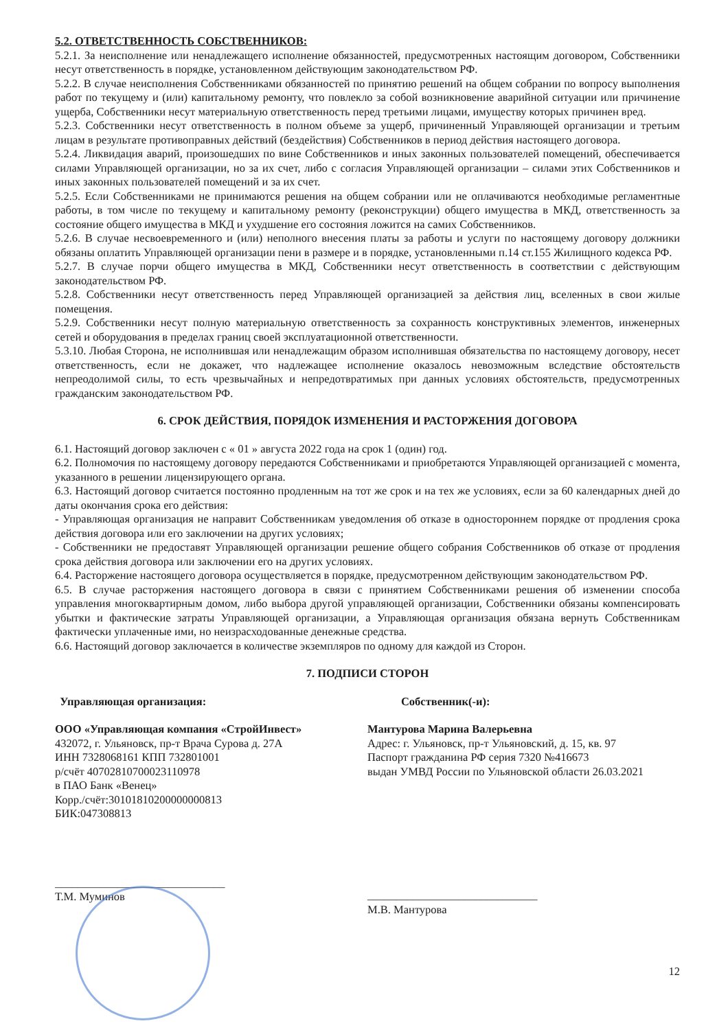5.2. ОТВЕТСТВЕННОСТЬ СОБСТВЕННИКОВ:
5.2.1. За неисполнение или ненадлежащего исполнение обязанностей, предусмотренных настоящим договором, Собственники несут ответственность в порядке, установленном действующим законодательством РФ.
5.2.2. В случае неисполнения Собственниками обязанностей по принятию решений на общем собрании по вопросу выполнения работ по текущему и (или) капитальному ремонту, что повлекло за собой возникновение аварийной ситуации или причинение ущерба, Собственники несут материальную ответственность перед третьими лицами, имуществу которых причинен вред.
5.2.3. Собственники несут ответственность в полном объеме за ущерб, причиненный Управляющей организации и третьим лицам в результате противоправных действий (бездействия) Собственников в период действия настоящего договора.
5.2.4. Ликвидация аварий, произошедших по вине Собственников и иных законных пользователей помещений, обеспечивается силами Управляющей организации, но за их счет, либо с согласия Управляющей организации – силами этих Собственников и иных законных пользователей помещений и за их счет.
5.2.5. Если Собственниками не принимаются решения на общем собрании или не оплачиваются необходимые регламентные работы, в том числе по текущему и капитальному ремонту (реконструкции) общего имущества в МКД, ответственность за состояние общего имущества в МКД и ухудшение его состояния ложится на самих Собственников.
5.2.6. В случае несвоевременного и (или) неполного внесения платы за работы и услуги по настоящему договору должники обязаны оплатить Управляющей организации пени в размере и в порядке, установленными п.14 ст.155 Жилищного кодекса РФ.
5.2.7. В случае порчи общего имущества в МКД, Собственники несут ответственность в соответствии с действующим законодательством РФ.
5.2.8. Собственники несут ответственность перед Управляющей организацией за действия лиц, вселенных в свои жилые помещения.
5.2.9. Собственники несут полную материальную ответственность за сохранность конструктивных элементов, инженерных сетей и оборудования в пределах границ своей эксплуатационной ответственности.
5.3.10. Любая Сторона, не исполнившая или ненадлежащим образом исполнившая обязательства по настоящему договору, несет ответственность, если не докажет, что надлежащее исполнение оказалось невозможным вследствие обстоятельств непреодолимой силы, то есть чрезвычайных и непредотвратимых при данных условиях обстоятельств, предусмотренных гражданским законодательством РФ.
6. СРОК ДЕЙСТВИЯ, ПОРЯДОК ИЗМЕНЕНИЯ И РАСТОРЖЕНИЯ ДОГОВОРА
6.1. Настоящий договор заключен с « 01 » августа 2022 года на срок 1 (один) год.
6.2. Полномочия по настоящему договору передаются Собственниками и приобретаются Управляющей организацией с момента, указанного в решении лицензирующего органа.
6.3. Настоящий договор считается постоянно продленным на тот же срок и на тех же условиях, если за 60 календарных дней до даты окончания срока его действия:
- Управляющая организация не направит Собственникам уведомления об отказе в одностороннем порядке от продления срока действия договора или его заключении на других условиях;
- Собственники не предоставят Управляющей организации решение общего собрания Собственников об отказе от продления срока действия договора или заключении его на других условиях.
6.4. Расторжение настоящего договора осуществляется в порядке, предусмотренном действующим законодательством РФ.
6.5. В случае расторжения настоящего договора в связи с принятием Собственниками решения об изменении способа управления многоквартирным домом, либо выбора другой управляющей организации, Собственники обязаны компенсировать убытки и фактические затраты Управляющей организации, а Управляющая организация обязана вернуть Собственникам фактически уплаченные ими, но неизрасходованные денежные средства.
6.6. Настоящий договор заключается в количестве экземпляров по одному для каждой из Сторон.
7. ПОДПИСИ СТОРОН
Управляющая организация:
ООО «Управляющая компания «СтройИнвест»
432072, г. Ульяновск, пр-т Врача Сурова д. 27А
ИНН 7328068161 КПП 732801001
р/счёт 40702810700023110978
в ПАО Банк «Венец»
Корр./счёт:30101810200000000813
БИК:047308813
______________________________ Т.М. Муминов
Собственник(-и):
Мантурова Марина Валерьевна
Адрес: г. Ульяновск, пр-т Ульяновский, д. 15, кв. 97
Паспорт гражданина РФ серия 7320 №416673
выдан УМВД России по Ульяновской области 26.03.2021
______________________________ М.В. Мантурова
12